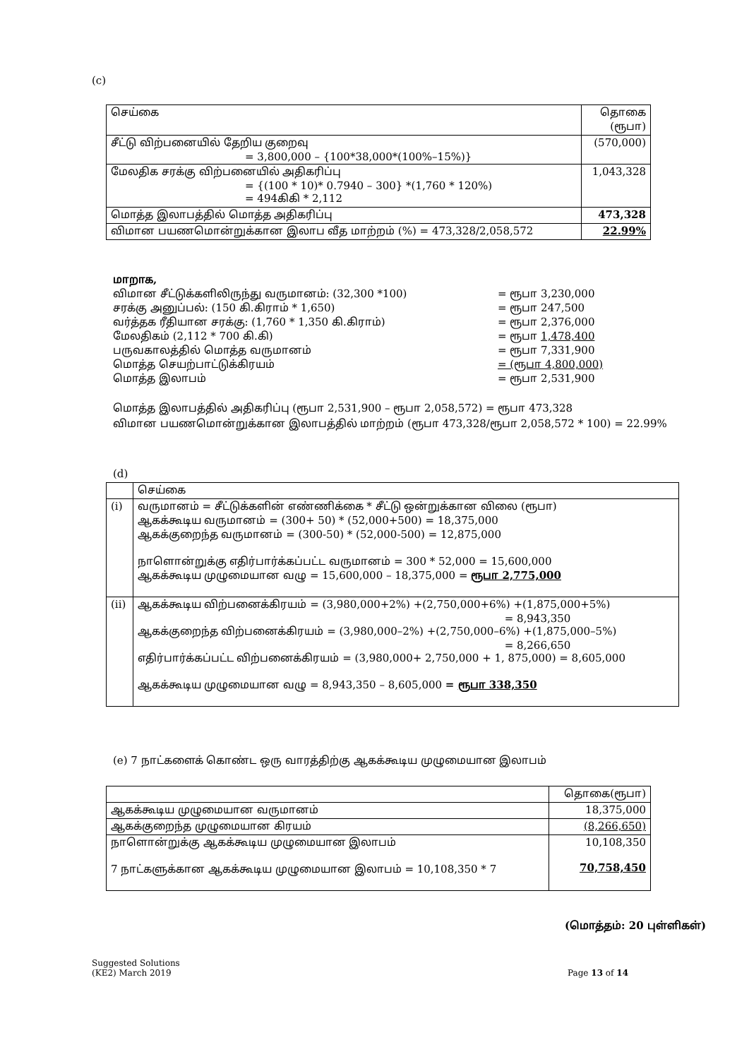(c)
| செய்கை | தொகை (ரூபா) |
| --- | --- |
| சீட்டு விற்பனையில் தேறிய குறைவு = 3,800,000 – {100*38,000*(100%–15%)} | (570,000) |
| மேலதிக சரக்கு விற்பனையில் அதிகரிப்பு = {(100 * 10)* 0.7940 – 300} *(1,760 * 120%) = 494கிகி * 2,112 | 1,043,328 |
| மொத்த இலாபத்தில் மொத்த அதிகரிப்பு | 473,328 |
| விமான பயணமொன்றுக்கான இலாப வீத மாற்றம் (%) = 473,328/2,058,572 | 22.99% |
மாறாக,
விமான சீட்டுக்களிலிருந்து வருமானம்: (32,300 *100) = ரூபா 3,230,000
சரக்கு அனுப்பல்: (150 கி.கிராம் * 1,650) = ரூபா 247,500
வர்த்தக ரீதியான சரக்கு: (1,760 * 1,350 கி.கிராம்) = ரூபா 2,376,000
மேலதிகம் (2,112 * 700 கி.கி) = ரூபா 1,478,400
பருவகாலத்தில் மொத்த வருமானம் = ரூபா 7,331,900
மொத்த செயற்பாட்டுக்கிரயம் = (ரூபா 4,800,000)
மொத்த இலாபம் = ரூபா 2,531,900
மொத்த இலாபத்தில் அதிகரிப்பு (ரூபா 2,531,900 – ரூபா 2,058,572) = ரூபா 473,328
விமான பயணமொன்றுக்கான இலாபத்தில் மாற்றம் (ரூபா 473,328/ரூபா 2,058,572 * 100) = 22.99%
(d)
| | செய்கை |
| --- | --- |
| (i) | வருமானம் = சீட்டுக்களின் எண்ணிக்கை * சீட்டு ஒன்றுக்கான விலை (ரூபா) ஆகக்கூடிய வருமானம் = (300+ 50) * (52,000+500) = 18,375,000 ஆகக்குறைந்த வருமானம் = (300-50) * (52,000-500) = 12,875,000 நாளொன்றுக்கு எதிர்பார்க்கப்பட்ட வருமானம் = 300 * 52,000 = 15,600,000 ஆகக்கூடிய முழுமையான வழு = 15,600,000 – 18,375,000 = ரூபா 2,775,000 |
| (ii) | ஆகக்கூடிய விற்பனைக்கிரயம் = (3,980,000+2%) +(2,750,000+6%) +(1,875,000+5%) = 8,943,350 ஆகக்குறைந்த விற்பனைக்கிரயம் = (3,980,000–2%) +(2,750,000–6%) +(1,875,000–5%) = 8,266,650 எதிர்பார்க்கப்பட்ட விற்பனைக்கிரயம் = (3,980,000+ 2,750,000 + 1, 875,000) = 8,605,000 ஆகக்கூடிய முழுமையான வழு = 8,943,350 – 8,605,000 = ரூபா 338,350 |
(e) 7 நாட்களைக் கொண்ட ஒரு வாரத்திற்கு ஆகக்கூடிய முழுமையான இலாபம்
| | தொகை(ரூபா) |
| --- | --- |
| ஆகக்கூடிய முழுமையான வருமானம் | 18,375,000 |
| ஆகக்குறைந்த முழுமையான கிரயம் | (8,266,650) |
| நாளொன்றுக்கு ஆகக்கூடிய முழுமையான இலாபம் 7 நாட்களுக்கான ஆகக்கூடிய முழுமையான இலாபம் = 10,108,350 * 7 | 10,108,350 70,758,450 |
(மொத்தம்: 20 புள்ளிகள்)
Suggested Solutions
(KE2) March 2019
Page 13 of 14